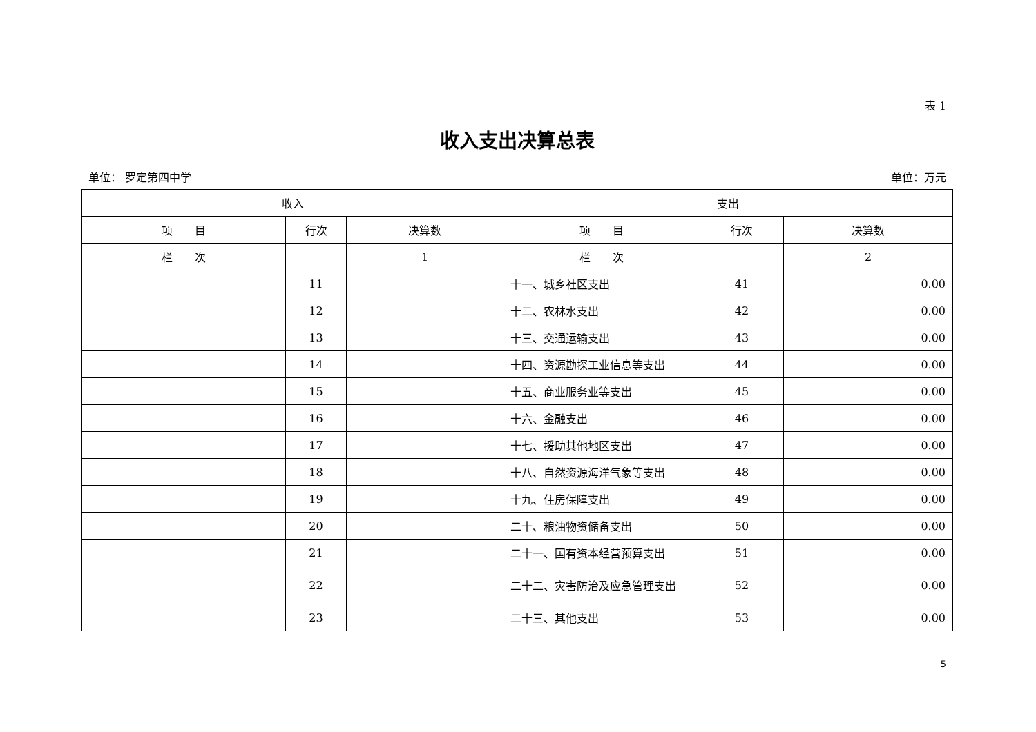表 1
收入支出决算总表
单位： 罗定第四中学 单位：万元
| 收入 | | | 支出 | | |
| --- | --- | --- | --- | --- | --- |
| 项 目 | 行次 | 决算数 | 项 目 | 行次 | 决算数 |
| 栏 次 | | 1 | 栏 次 | | 2 |
| | 11 | | 十一、城乡社区支出 | 41 | 0.00 |
| | 12 | | 十二、农林水支出 | 42 | 0.00 |
| | 13 | | 十三、交通运输支出 | 43 | 0.00 |
| | 14 | | 十四、资源勘探工业信息等支出 | 44 | 0.00 |
| | 15 | | 十五、商业服务业等支出 | 45 | 0.00 |
| | 16 | | 十六、金融支出 | 46 | 0.00 |
| | 17 | | 十七、援助其他地区支出 | 47 | 0.00 |
| | 18 | | 十八、自然资源海洋气象等支出 | 48 | 0.00 |
| | 19 | | 十九、住房保障支出 | 49 | 0.00 |
| | 20 | | 二十、粮油物资储备支出 | 50 | 0.00 |
| | 21 | | 二十一、国有资本经营预算支出 | 51 | 0.00 |
| | 22 | | 二十二、灾害防治及应急管理支出 | 52 | 0.00 |
| | 23 | | 二十三、其他支出 | 53 | 0.00 |
5